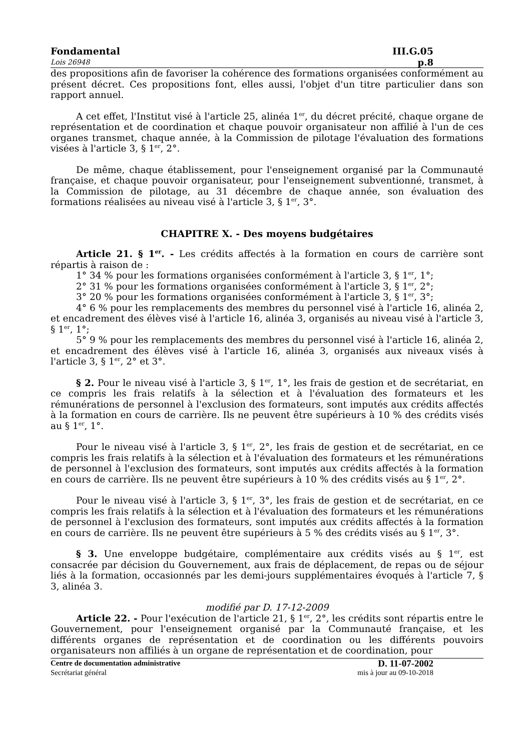Fondamental III.G.05
Lois 26948 p.8
des propositions afin de favoriser la cohérence des formations organisées conformément au présent décret. Ces propositions font, elles aussi, l'objet d'un titre particulier dans son rapport annuel.
A cet effet, l'Institut visé à l'article 25, alinéa 1<sup>er</sup>, du décret précité, chaque organe de représentation et de coordination et chaque pouvoir organisateur non affilié à l'un de ces organes transmet, chaque année, à la Commission de pilotage l'évaluation des formations visées à l'article 3, § 1<sup>er</sup>, 2°.
De même, chaque établissement, pour l'enseignement organisé par la Communauté française, et chaque pouvoir organisateur, pour l'enseignement subventionné, transmet, à la Commission de pilotage, au 31 décembre de chaque année, son évaluation des formations réalisées au niveau visé à l'article 3, § 1<sup>er</sup>, 3°.
CHAPITRE X. - Des moyens budgétaires
Article 21. § 1<sup>er</sup>. - Les crédits affectés à la formation en cours de carrière sont répartis à raison de :
1° 34 % pour les formations organisées conformément à l'article 3, § 1<sup>er</sup>, 1°;
2° 31 % pour les formations organisées conformément à l'article 3, § 1<sup>er</sup>, 2°;
3° 20 % pour les formations organisées conformément à l'article 3, § 1<sup>er</sup>, 3°;
4° 6 % pour les remplacements des membres du personnel visé à l'article 16, alinéa 2, et encadrement des élèves visé à l'article 16, alinéa 3, organisés au niveau visé à l'article 3, § 1<sup>er</sup>, 1°;
5° 9 % pour les remplacements des membres du personnel visé à l'article 16, alinéa 2, et encadrement des élèves visé à l'article 16, alinéa 3, organisés aux niveaux visés à l'article 3, § 1<sup>er</sup>, 2° et 3°.
§ 2. Pour le niveau visé à l'article 3, § 1<sup>er</sup>, 1°, les frais de gestion et de secrétariat, en ce compris les frais relatifs à la sélection et à l'évaluation des formateurs et les rémunérations de personnel à l'exclusion des formateurs, sont imputés aux crédits affectés à la formation en cours de carrière. Ils ne peuvent être supérieurs à 10 % des crédits visés au § 1<sup>er</sup>, 1°.
Pour le niveau visé à l'article 3, § 1<sup>er</sup>, 2°, les frais de gestion et de secrétariat, en ce compris les frais relatifs à la sélection et à l'évaluation des formateurs et les rémunérations de personnel à l'exclusion des formateurs, sont imputés aux crédits affectés à la formation en cours de carrière. Ils ne peuvent être supérieurs à 10 % des crédits visés au § 1<sup>er</sup>, 2°.
Pour le niveau visé à l'article 3, § 1<sup>er</sup>, 3°, les frais de gestion et de secrétariat, en ce compris les frais relatifs à la sélection et à l'évaluation des formateurs et les rémunérations de personnel à l'exclusion des formateurs, sont imputés aux crédits affectés à la formation en cours de carrière. Ils ne peuvent être supérieurs à 5 % des crédits visés au § 1<sup>er</sup>, 3°.
§ 3. Une enveloppe budgétaire, complémentaire aux crédits visés au § 1<sup>er</sup>, est consacrée par décision du Gouvernement, aux frais de déplacement, de repas ou de séjour liés à la formation, occasionnés par les demi-jours supplémentaires évoqués à l'article 7, § 3, alinéa 3.
modifié par D. 17-12-2009
Article 22. - Pour l'exécution de l'article 21, § 1<sup>er</sup>, 2°, les crédits sont répartis entre le Gouvernement, pour l'enseignement organisé par la Communauté française, et les différents organes de représentation et de coordination ou les différents pouvoirs organisateurs non affiliés à un organe de représentation et de coordination, pour
Centre de documentation administrative D. 11-07-2002
Secrétariat général mis à jour au 09-10-2018